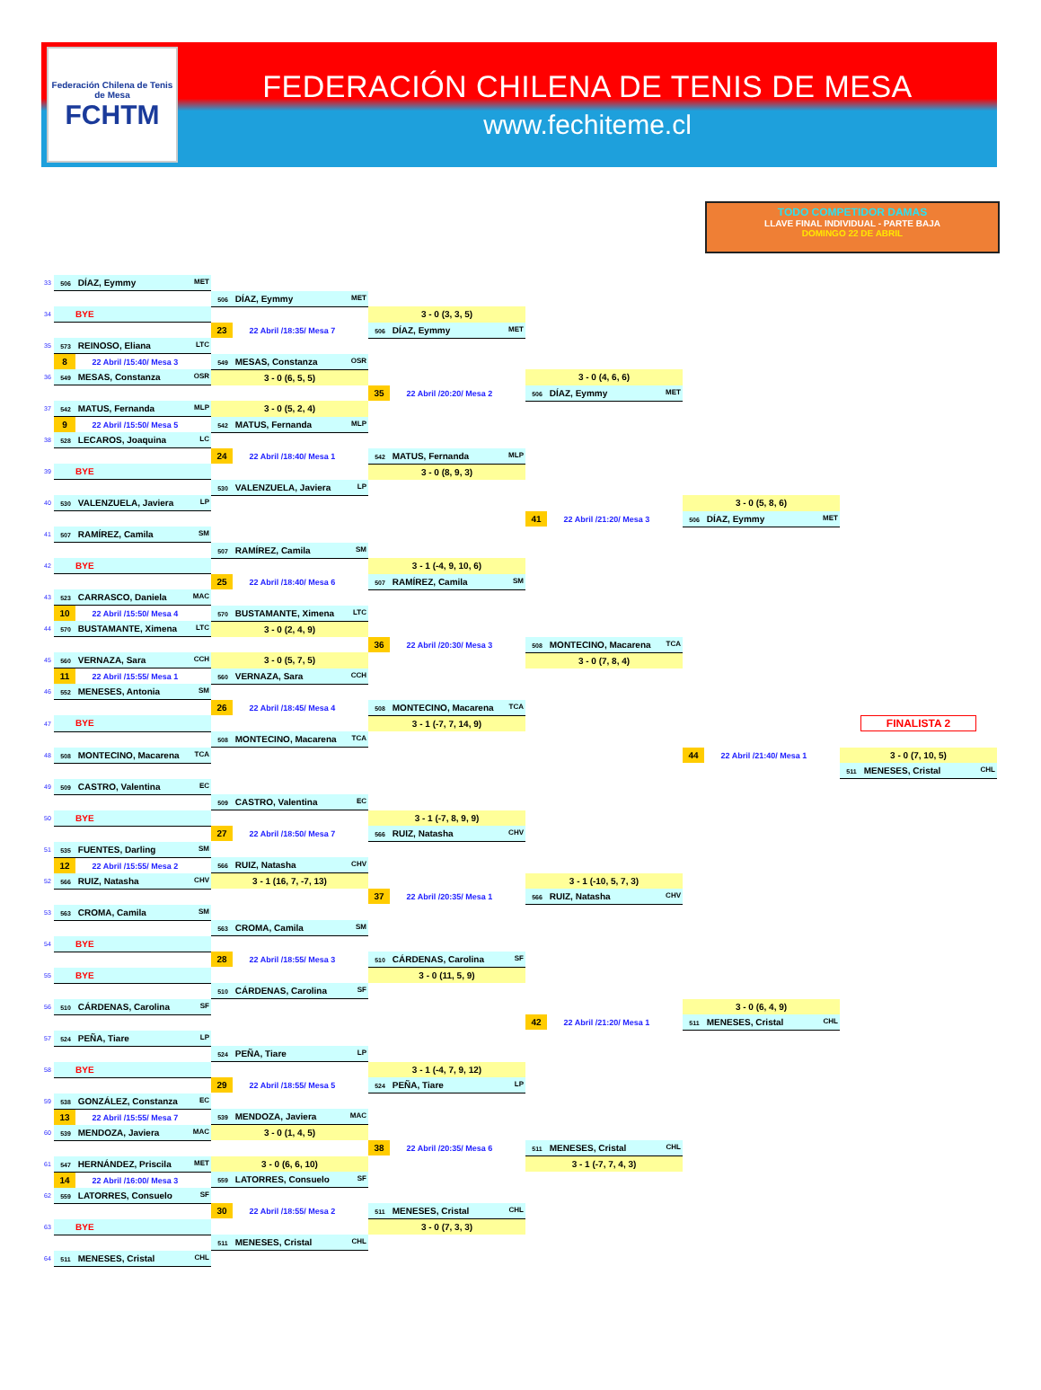Federación Chilena de Tenis de Mesa
FCHTM
FEDERACIÓN CHILENA DE TENIS DE MESA
www.fechiteme.cl
TODO COMPETIDOR DAMAS
LLAVE FINAL INDIVIDUAL - PARTE BAJA
DOMINGO 22 DE ABRIL
| 33 | 506 DÍAZ, Eymmy MET | | | | | |
| | | 506 DÍAZ, Eymmy MET | | | | |
| 34 | BYE | | 3 - 0 (3, 3, 5) | | | |
| | | 23 22 Abril /18:35/ Mesa 7 | 506 DÍAZ, Eymmy MET | | | |
| 35 | 573 REINOSO, Eliana LTC | | | | | |
| | 8 22 Abril /15:40/ Mesa 3 | 549 MESAS, Constanza OSR | | | | |
| 36 | 549 MESAS, Constanza OSR | 3 - 0 (6, 5, 5) | | 3 - 0 (4, 6, 6) | | |
| | | | 35 22 Abril /20:20/ Mesa 2 | 506 DÍAZ, Eymmy MET | | |
| 37 | 542 MATUS, Fernanda MLP | 3 - 0 (5, 2, 4) | | | | |
| | 9 22 Abril /15:50/ Mesa 5 | 542 MATUS, Fernanda MLP | | | | |
| 38 | 528 LECAROS, Joaquina LC | | | | | |
| | | 24 22 Abril /18:40/ Mesa 1 | 542 MATUS, Fernanda MLP | | | |
| 39 | BYE | | 3 - 0 (8, 9, 3) | | | |
| | | 530 VALENZUELA, Javiera LP | | | | |
| 40 | 530 VALENZUELA, Javiera LP | | | | 3 - 0 (5, 8, 6) | |
| | | | | 41 22 Abril /21:20/ Mesa 3 | 506 DÍAZ, Eymmy MET | |
| 41 | 507 RAMÍREZ, Camila SM | | | | | |
| | | 507 RAMÍREZ, Camila SM | | | | |
| 42 | BYE | | 3 - 1 (-4, 9, 10, 6) | | | |
| | | 25 22 Abril /18:40/ Mesa 6 | 507 RAMÍREZ, Camila SM | | | |
| 43 | 523 CARRASCO, Daniela MAC | | | | | |
| | 10 22 Abril /15:50/ Mesa 4 | 570 BUSTAMANTE, Ximena LTC | | | | |
| 44 | 570 BUSTAMANTE, Ximena LTC | 3 - 0 (2, 4, 9) | | | | |
| | | | 36 22 Abril /20:30/ Mesa 3 | 508 MONTECINO, Macarena TCA | | |
| 45 | 560 VERNAZA, Sara CCH | 3 - 0 (5, 7, 5) | | 3 - 0 (7, 8, 4) | | |
| | 11 22 Abril /15:55/ Mesa 1 | 560 VERNAZA, Sara CCH | | | | |
| 46 | 552 MENESES, Antonia SM | | | | | |
| | | 26 22 Abril /18:45/ Mesa 4 | 508 MONTECINO, Macarena TCA | | | |
| 47 | BYE | | 3 - 1 (-7, 7, 14, 9) | | | FINALISTA 2 |
| | | 508 MONTECINO, Macarena TCA | | | | |
| 48 | 508 MONTECINO, Macarena TCA | | | | 44 22 Abril /21:40/ Mesa 1 | 3 - 0 (7, 10, 5) |
| | | | | | | 511 MENESES, Cristal CHL |
| 49 | 509 CASTRO, Valentina EC | | | | | |
| | | 509 CASTRO, Valentina EC | | | | |
| 50 | BYE | | 3 - 1 (-7, 8, 9, 9) | | | |
| | | 27 22 Abril /18:50/ Mesa 7 | 566 RUIZ, Natasha CHV | | | |
| 51 | 535 FUENTES, Darling SM | | | | | |
| | 12 22 Abril /15:55/ Mesa 2 | 566 RUIZ, Natasha CHV | | | | |
| 52 | 566 RUIZ, Natasha CHV | 3 - 1 (16, 7, -7, 13) | | 3 - 1 (-10, 5, 7, 3) | | |
| | | | 37 22 Abril /20:35/ Mesa 1 | 566 RUIZ, Natasha CHV | | |
| 53 | 563 CROMA, Camila SM | | | | | |
| | | 563 CROMA, Camila SM | | | | |
| 54 | BYE | | | | | |
| | | 28 22 Abril /18:55/ Mesa 3 | 510 CÁRDENAS, Carolina SF | | | |
| 55 | BYE | | 3 - 0 (11, 5, 9) | | | |
| | | 510 CÁRDENAS, Carolina SF | | | | |
| 56 | 510 CÁRDENAS, Carolina SF | | | | 3 - 0 (6, 4, 9) | |
| | | | | 42 22 Abril /21:20/ Mesa 1 | 511 MENESES, Cristal CHL | |
| 57 | 524 PEÑA, Tiare LP | | | | | |
| | | 524 PEÑA, Tiare LP | | | | |
| 58 | BYE | | 3 - 1 (-4, 7, 9, 12) | | | |
| | | 29 22 Abril /18:55/ Mesa 5 | 524 PEÑA, Tiare LP | | | |
| 59 | 538 GONZÁLEZ, Constanza EC | | | | | |
| | 13 22 Abril /15:55/ Mesa 7 | 539 MENDOZA, Javiera MAC | | | | |
| 60 | 539 MENDOZA, Javiera MAC | 3 - 0 (1, 4, 5) | | | | |
| | | | 38 22 Abril /20:35/ Mesa 6 | 511 MENESES, Cristal CHL | | |
| 61 | 547 HERNÁNDEZ, Priscila MET | 3 - 0 (6, 6, 10) | | 3 - 1 (-7, 7, 4, 3) | | |
| | 14 22 Abril /16:00/ Mesa 3 | 559 LATORRES, Consuelo SF | | | | |
| 62 | 559 LATORRES, Consuelo SF | | | | | |
| | | 30 22 Abril /18:55/ Mesa 2 | 511 MENESES, Cristal CHL | | | |
| 63 | BYE | | 3 - 0 (7, 3, 3) | | | |
| | | 511 MENESES, Cristal CHL | | | | |
| 64 | 511 MENESES, Cristal CHL | | | | | |